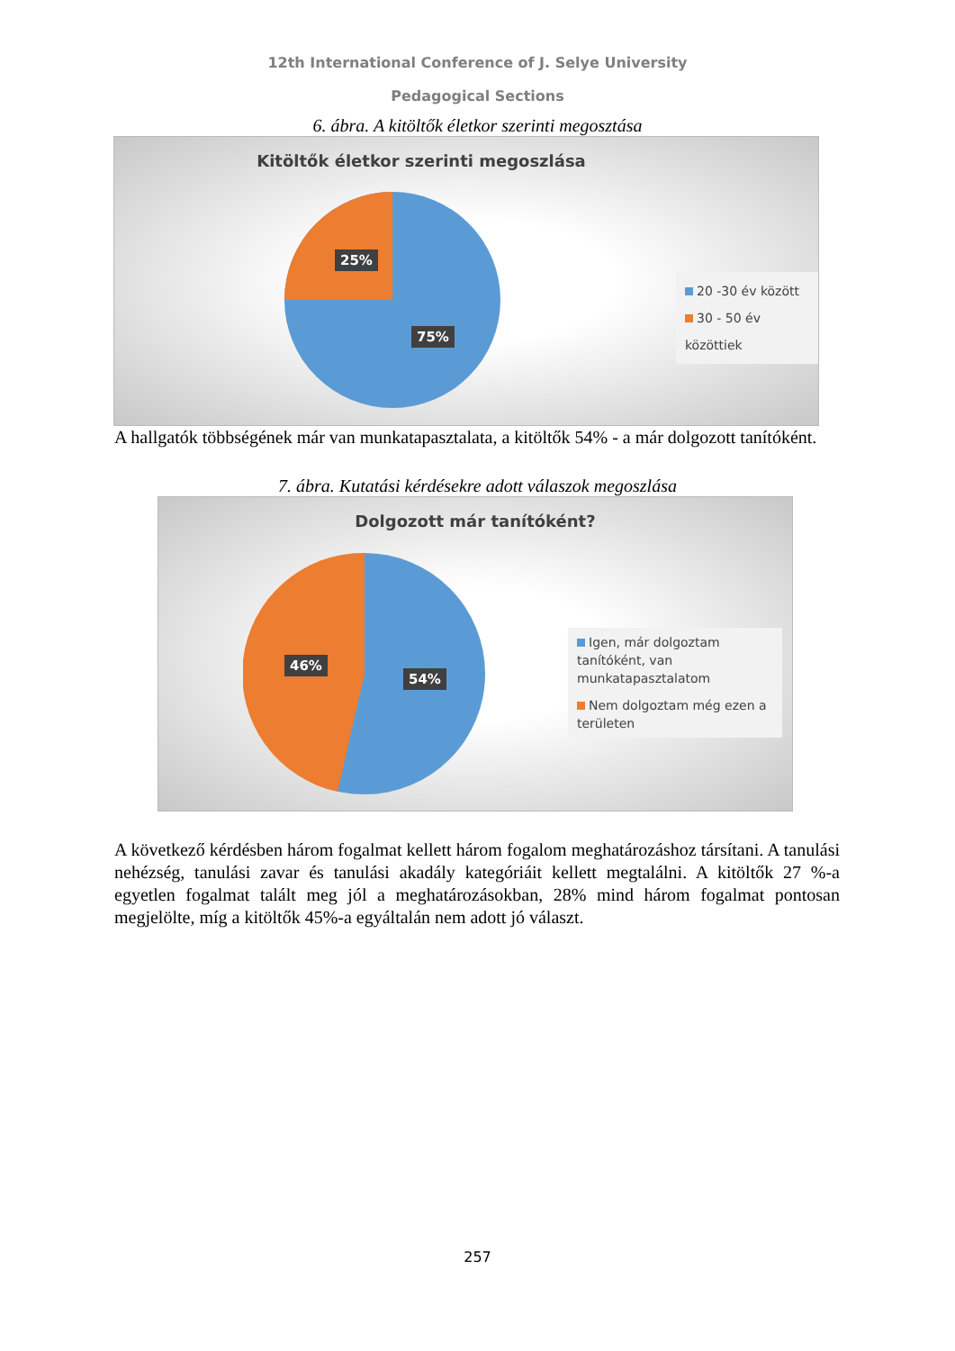12th International Conference of J. Selye University
Pedagogical Sections
6. ábra. A kitöltők életkor szerinti megosztása
Kitöltők életkor szerinti megoszlása
25%
75%
20 -30 év között
30 - 50 év közöttiek
A hallgatók többségének már van munkatapasztalata, a kitöltők 54% - a már dolgozott tanítóként.
7. ábra. Kutatási kérdésekre adott válaszok megoszlása
Dolgozott már tanítóként?
46%
54%
Igen, már dolgoztam tanítóként, van munkatapasztalatom
Nem dolgoztam még ezen a területen
A következő kérdésben három fogalmat kellett három fogalom meghatározáshoz társítani. A tanulási nehézség, tanulási zavar és tanulási akadály kategóriáit kellett megtalálni. A kitöltők 27 %-a egyetlen fogalmat talált meg jól a meghatározásokban, 28% mind három fogalmat pontosan megjelölte, míg a kitöltők 45%-a egyáltalán nem adott jó választ.
257